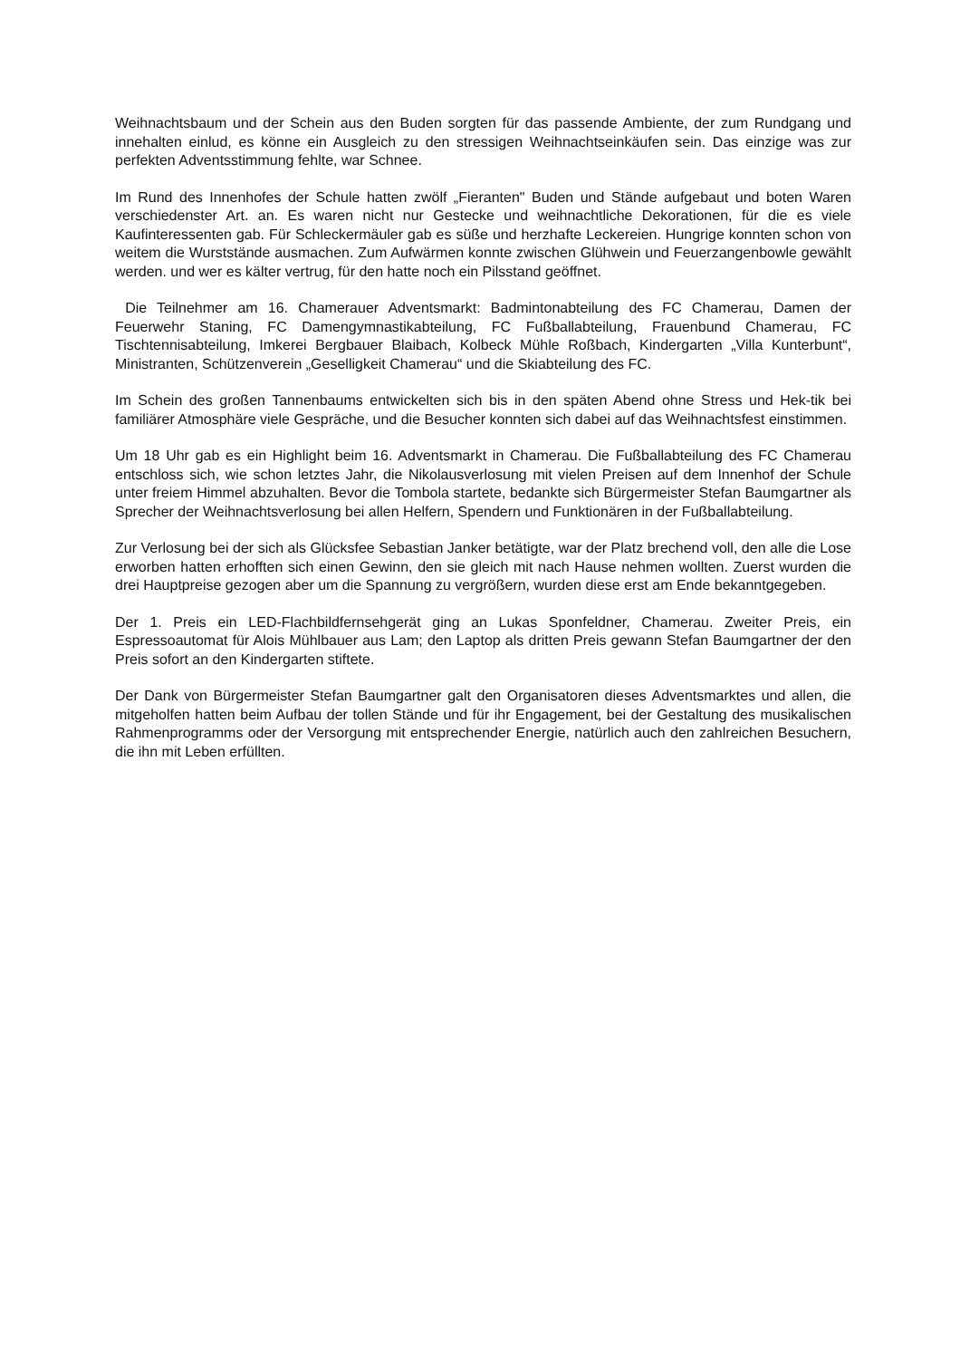Weihnachtsbaum und der Schein aus den Buden sorgten für das passende Ambiente, der zum Rundgang und innehalten einlud, es könne ein Ausgleich zu den stressigen Weihnachtseinkäufen sein. Das einzige was zur perfekten Adventsstimmung fehlte, war Schnee.
Im Rund des Innenhofes der Schule hatten zwölf „Fieranten" Buden und Stände aufgebaut und boten Waren verschiedenster Art. an. Es waren nicht nur Gestecke und weihnachtliche Dekorationen, für die es viele Kaufinteressenten gab. Für Schleckermäuler gab es süße und herzhafte Leckereien. Hungrige konnten schon von weitem die Wurststände ausmachen. Zum Aufwärmen konnte zwischen Glühwein und Feuerzangenbowle gewählt werden. und wer es kälter vertrug, für den hatte noch ein Pilsstand geöffnet.
Die Teilnehmer am 16. Chamerauer Adventsmarkt: Badmintonabteilung des FC Chamerau, Damen der Feuerwehr Staning, FC Damengymnastikabteilung, FC Fußballabteilung, Frauenbund Chamerau, FC Tischtennisabteilung, Imkerei Bergbauer Blaibach, Kolbeck Mühle Roßbach, Kindergarten „Villa Kunterbunt“, Ministranten, Schützenverein „Geselligkeit Chamerau“ und die Skiabteilung des FC.
Im Schein des großen Tannenbaums entwickelten sich bis in den späten Abend ohne Stress und Hek-tik bei familiärer Atmosphäre viele Gespräche, und die Besucher konnten sich dabei auf das Weihnachtsfest einstimmen.
Um 18 Uhr gab es ein Highlight beim 16. Adventsmarkt in Chamerau. Die Fußballabteilung des FC Chamerau entschloss sich, wie schon letztes Jahr, die Nikolausverlosung mit vielen Preisen auf dem Innenhof der Schule unter freiem Himmel abzuhalten. Bevor die Tombola startete, bedankte sich Bürgermeister Stefan Baumgartner als Sprecher der Weihnachtsverlosung bei allen Helfern, Spendern und Funktionären in der Fußballabteilung.
Zur Verlosung bei der sich als Glücksfee Sebastian Janker betätigte, war der Platz brechend voll, den alle die Lose erworben hatten erhofften sich einen Gewinn, den sie gleich mit nach Hause nehmen wollten. Zuerst wurden die drei Hauptpreise gezogen aber um die Spannung zu vergrößern, wurden diese erst am Ende bekanntgegeben.
Der 1. Preis ein LED-Flachbildfernsehgerät ging an Lukas Sponfeldner, Chamerau. Zweiter Preis, ein Espressoautomat für Alois Mühlbauer aus Lam; den Laptop als dritten Preis gewann Stefan Baumgartner der den Preis sofort an den Kindergarten stiftete.
Der Dank von Bürgermeister Stefan Baumgartner galt den Organisatoren dieses Adventsmarktes und allen, die mitgeholfen hatten beim Aufbau der tollen Stände und für ihr Engagement, bei der Gestaltung des musikalischen Rahmenprogramms oder der Versorgung mit entsprechender Energie, natürlich auch den zahlreichen Besuchern, die ihn mit Leben erfüllten.